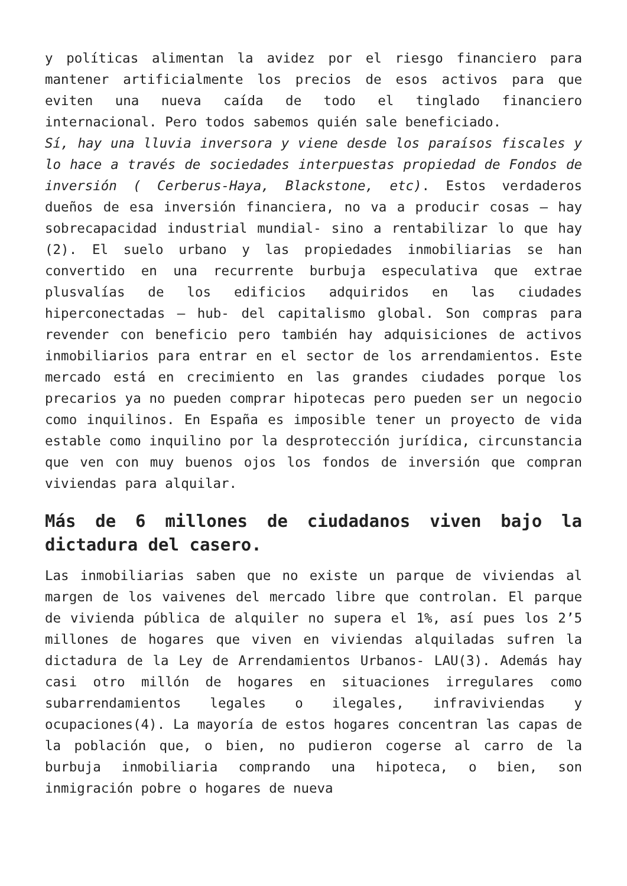y políticas alimentan la avidez por el riesgo financiero para mantener artificialmente los precios de esos activos para que eviten una nueva caída de todo el tinglado financiero internacional. Pero todos sabemos quién sale beneficiado.
Sí, hay una lluvia inversora y viene desde los paraísos fiscales y lo hace a través de sociedades interpuestas propiedad de Fondos de inversión ( Cerberus-Haya, Blackstone, etc). Estos verdaderos dueños de esa inversión financiera, no va a producir cosas – hay sobrecapacidad industrial mundial- sino a rentabilizar lo que hay (2). El suelo urbano y las propiedades inmobiliarias se han convertido en una recurrente burbuja especulativa que extrae plusvalías de los edificios adquiridos en las ciudades hiperconectadas – hub- del capitalismo global. Son compras para revender con beneficio pero también hay adquisiciones de activos inmobiliarios para entrar en el sector de los arrendamientos. Este mercado está en crecimiento en las grandes ciudades porque los precarios ya no pueden comprar hipotecas pero pueden ser un negocio como inquilinos. En España es imposible tener un proyecto de vida estable como inquilino por la desprotección jurídica, circunstancia que ven con muy buenos ojos los fondos de inversión que compran viviendas para alquilar.
Más de 6 millones de ciudadanos viven bajo la dictadura del casero.
Las inmobiliarias saben que no existe un parque de viviendas al margen de los vaivenes del mercado libre que controlan. El parque de vivienda pública de alquiler no supera el 1%, así pues los 2’5 millones de hogares que viven en viviendas alquiladas sufren la dictadura de la Ley de Arrendamientos Urbanos- LAU(3). Además hay casi otro millón de hogares en situaciones irregulares como subarrendamientos legales o ilegales, infraviviendas y ocupaciones(4). La mayoría de estos hogares concentran las capas de la población que, o bien, no pudieron cogerse al carro de la burbuja inmobiliaria comprando una hipoteca, o bien, son inmigración pobre o hogares de nueva